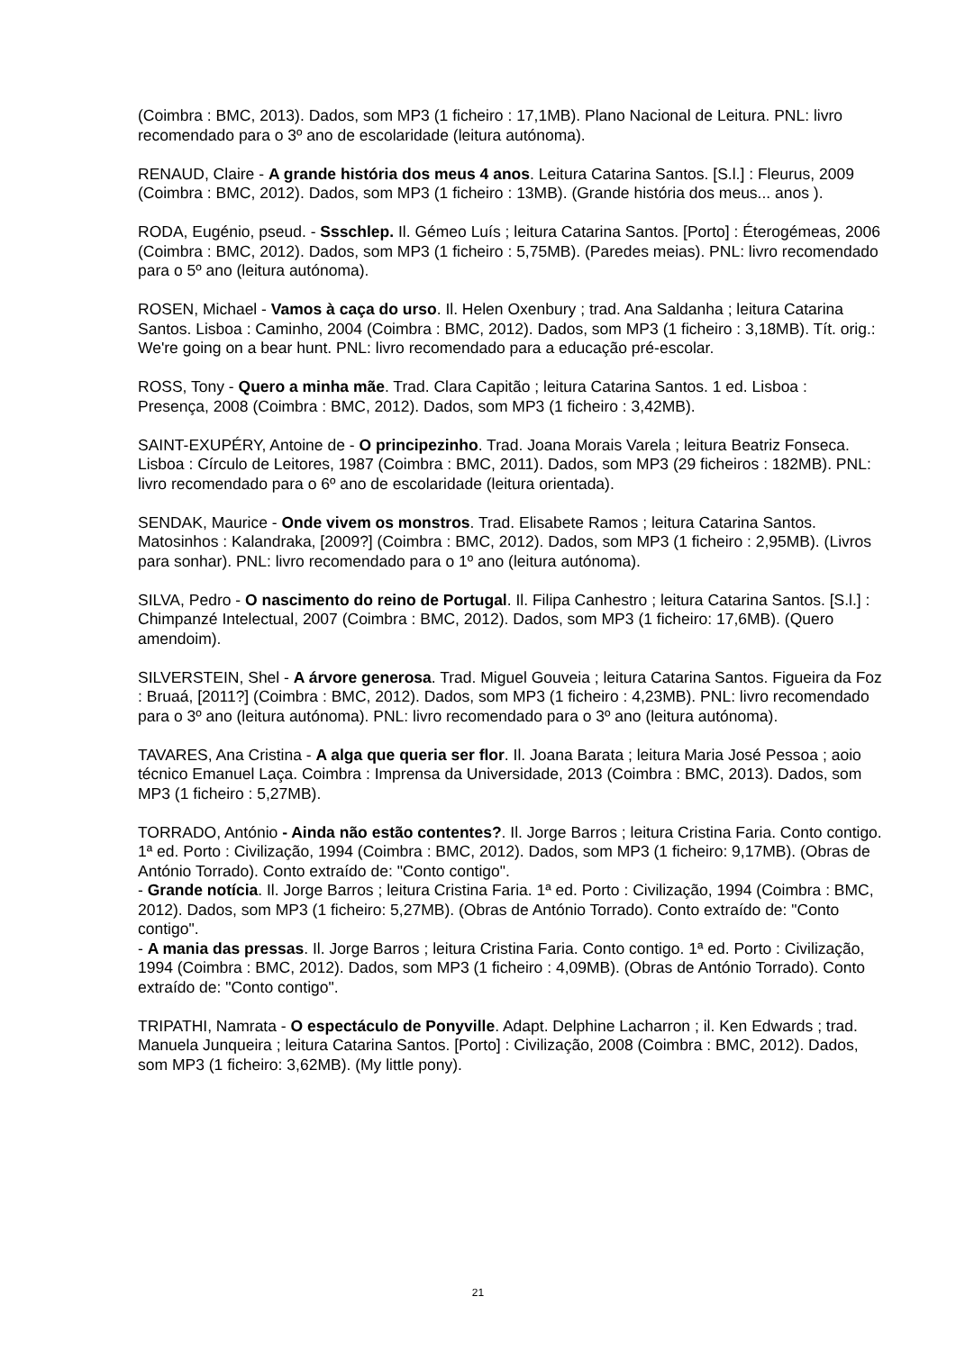(Coimbra : BMC, 2013). Dados, som MP3 (1 ficheiro : 17,1MB). Plano Nacional de Leitura. PNL: livro recomendado para o 3º ano de escolaridade (leitura autónoma).
RENAUD, Claire - A grande história dos meus 4 anos. Leitura Catarina Santos. [S.l.] : Fleurus, 2009 (Coimbra : BMC, 2012). Dados, som MP3 (1 ficheiro : 13MB). (Grande história dos meus... anos ).
RODA, Eugénio, pseud. - Ssschlep. Il. Gémeo Luís ; leitura Catarina Santos. [Porto] : Éterogémeas, 2006 (Coimbra : BMC, 2012). Dados, som MP3 (1 ficheiro : 5,75MB). (Paredes meias). PNL: livro recomendado para o 5º ano (leitura autónoma).
ROSEN, Michael - Vamos à caça do urso. Il. Helen Oxenbury ; trad. Ana Saldanha ; leitura Catarina Santos. Lisboa : Caminho, 2004 (Coimbra : BMC, 2012). Dados, som MP3 (1 ficheiro : 3,18MB). Tít. orig.: We're going on a bear hunt. PNL: livro recomendado para a educação pré-escolar.
ROSS, Tony - Quero a minha mãe. Trad. Clara Capitão ; leitura Catarina Santos. 1 ed. Lisboa : Presença, 2008 (Coimbra : BMC, 2012). Dados, som MP3 (1 ficheiro : 3,42MB).
SAINT-EXUPÉRY, Antoine de - O principezinho. Trad. Joana Morais Varela ; leitura Beatriz Fonseca. Lisboa : Círculo de Leitores, 1987 (Coimbra : BMC, 2011). Dados, som MP3 (29 ficheiros : 182MB). PNL: livro recomendado para o 6º ano de escolaridade (leitura orientada).
SENDAK, Maurice - Onde vivem os monstros. Trad. Elisabete Ramos ; leitura Catarina Santos. Matosinhos : Kalandraka, [2009?] (Coimbra : BMC, 2012). Dados, som MP3 (1 ficheiro : 2,95MB). (Livros para sonhar). PNL: livro recomendado para o 1º ano (leitura autónoma).
SILVA, Pedro - O nascimento do reino de Portugal. Il. Filipa Canhestro ; leitura Catarina Santos. [S.l.] : Chimpanzé Intelectual, 2007 (Coimbra : BMC, 2012). Dados, som MP3 (1 ficheiro: 17,6MB). (Quero amendoim).
SILVERSTEIN, Shel - A árvore generosa. Trad. Miguel Gouveia ; leitura Catarina Santos. Figueira da Foz : Bruaá, [2011?] (Coimbra : BMC, 2012). Dados, som MP3 (1 ficheiro : 4,23MB). PNL: livro recomendado para o 3º ano (leitura autónoma). PNL: livro recomendado para o 3º ano (leitura autónoma).
TAVARES, Ana Cristina - A alga que queria ser flor. Il. Joana Barata ; leitura Maria José Pessoa ; aoio técnico Emanuel Laça. Coimbra : Imprensa da Universidade, 2013 (Coimbra : BMC, 2013). Dados, som MP3 (1 ficheiro : 5,27MB).
TORRADO, António - Ainda não estão contentes?. Il. Jorge Barros ; leitura Cristina Faria. Conto contigo. 1ª ed. Porto : Civilização, 1994 (Coimbra : BMC, 2012). Dados, som MP3 (1 ficheiro: 9,17MB). (Obras de António Torrado). Conto extraído de: "Conto contigo".
- Grande notícia. Il. Jorge Barros ; leitura Cristina Faria. 1ª ed. Porto : Civilização, 1994 (Coimbra : BMC, 2012). Dados, som MP3 (1 ficheiro: 5,27MB). (Obras de António Torrado). Conto extraído de: "Conto contigo".
- A mania das pressas. Il. Jorge Barros ; leitura Cristina Faria. Conto contigo. 1ª ed. Porto : Civilização, 1994 (Coimbra : BMC, 2012). Dados, som MP3 (1 ficheiro : 4,09MB). (Obras de António Torrado). Conto extraído de: "Conto contigo".
TRIPATHI, Namrata - O espectáculo de Ponyville. Adapt. Delphine Lacharron ; il. Ken Edwards ; trad. Manuela Junqueira ; leitura Catarina Santos. [Porto] : Civilização, 2008 (Coimbra : BMC, 2012). Dados, som MP3 (1 ficheiro: 3,62MB). (My little pony).
21